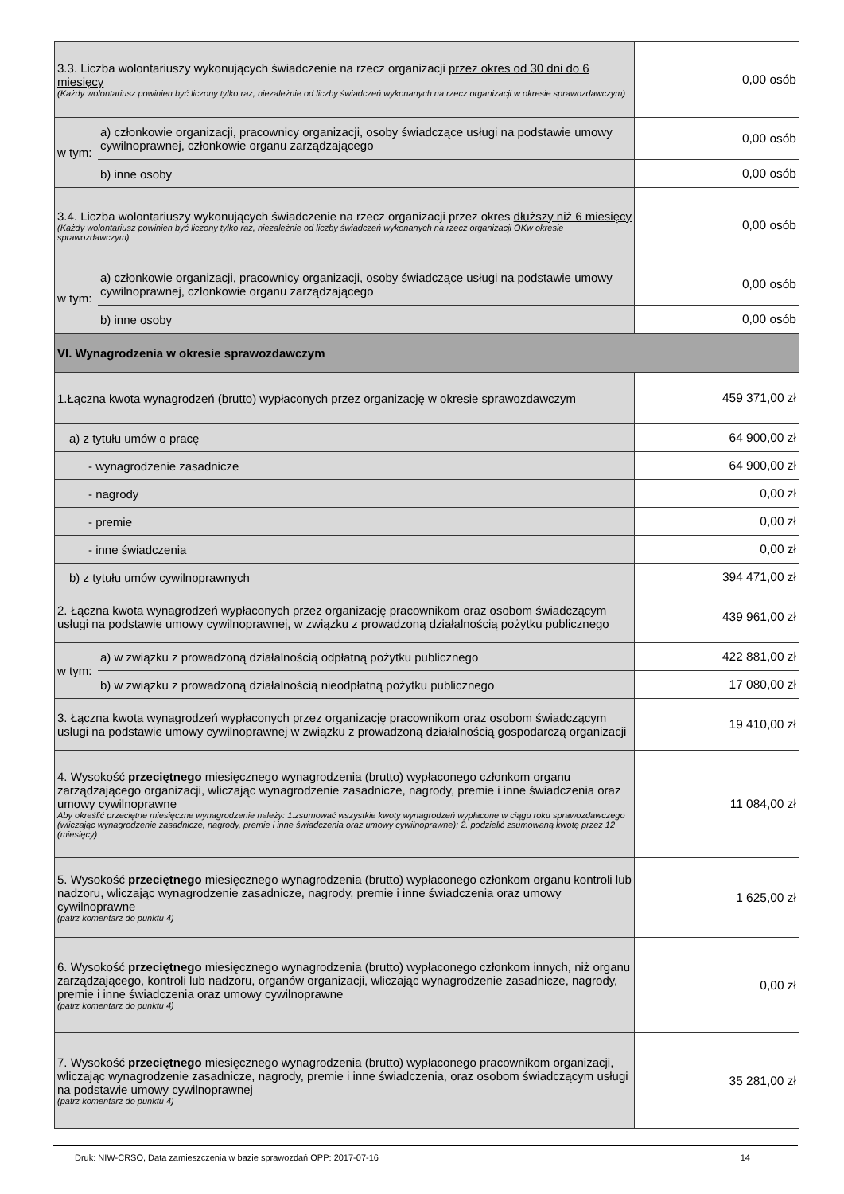| 3.3. Liczba wolontariuszy wykonujących świadczenie na rzecz organizacji przez okres od 30 dni do 6 miesięcy (Każdy wolontariusz powinien być liczony tylko raz, niezależnie od liczby świadczeń wykonanych na rzecz organizacji w okresie sprawozdawczym) | | 0,00 osób |
| w tym: | a) członkowie organizacji, pracownicy organizacji, osoby świadczące usługi na podstawie umowy cywilnoprawnej, członkowie organu zarządzającego | 0,00 osób |
| | b) inne osoby | 0,00 osób |
| 3.4. Liczba wolontariuszy wykonujących świadczenie na rzecz organizacji przez okres dłuższy niż 6 miesięcy (Każdy wolontariusz powinien być liczony tylko raz, niezależnie od liczby świadczeń wykonanych na rzecz organizacji OKw okresie sprawozdawczym) | | 0,00 osób |
| w tym: | a) członkowie organizacji, pracownicy organizacji, osoby świadczące usługi na podstawie umowy cywilnoprawnej, członkowie organu zarządzającego | 0,00 osób |
| | b) inne osoby | 0,00 osób |
| VI. Wynagrodzenia w okresie sprawozdawczym | | |
| 1.Łączna kwota wynagrodzeń (brutto) wypłaconych przez organizację w okresie sprawozdawczym | | 459 371,00 zł |
| a) z tytułu umów o pracę | | 64 900,00 zł |
| - wynagrodzenie zasadnicze | | 64 900,00 zł |
| - nagrody | | 0,00 zł |
| - premie | | 0,00 zł |
| - inne świadczenia | | 0,00 zł |
| b) z tytułu umów cywilnoprawnych | | 394 471,00 zł |
| 2. Łączna kwota wynagrodzeń wypłaconych przez organizację pracownikom oraz osobom świadczącym usługi na podstawie umowy cywilnoprawnej, w związku z prowadzoną działalnością pożytku publicznego | | 439 961,00 zł |
| w tym: | a) w związku z prowadzoną działalnością odpłatną pożytku publicznego | 422 881,00 zł |
| | b) w związku z prowadzoną działalnością nieodpłatną pożytku publicznego | 17 080,00 zł |
| 3. Łączna kwota wynagrodzeń wypłaconych przez organizację pracownikom oraz osobom świadczącym usługi na podstawie umowy cywilnoprawnej w związku z prowadzoną działalnością gospodarczą organizacji | | 19 410,00 zł |
| 4. Wysokość przeciętnego miesięcznego wynagrodzenia (brutto) wypłaconego członkom organu zarządzającego organizacji, wliczając wynagrodzenie zasadnicze, nagrody, premie i inne świadczenia oraz umowy cywilnoprawne Aby określić przeciętne miesięczne wynagrodzenie należy: 1.zsumować wszystkie kwoty wynagrodzeń wypłacone w ciągu roku sprawozdawczego (wliczając wynagrodzenie zasadnicze, nagrody, premie i inne świadczenia oraz umowy cywilnoprawne); 2. podzielić zsumowaną kwotę przez 12 (miesięcy) | | 11 084,00 zł |
| 5. Wysokość przeciętnego miesięcznego wynagrodzenia (brutto) wypłaconego członkom organu kontroli lub nadzoru, wliczając wynagrodzenie zasadnicze, nagrody, premie i inne świadczenia oraz umowy cywilnoprawne (patrz komentarz do punktu 4) | | 1 625,00 zł |
| 6. Wysokość przeciętnego miesięcznego wynagrodzenia (brutto) wypłaconego członkom innych, niż organu zarządzającego, kontroli lub nadzoru, organów organizacji, wliczając wynagrodzenie zasadnicze, nagrody, premie i inne świadczenia oraz umowy cywilnoprawne (patrz komentarz do punktu 4) | | 0,00 zł |
| 7. Wysokość przeciętnego miesięcznego wynagrodzenia (brutto) wypłaconego pracownikom organizacji, wliczając wynagrodzenie zasadnicze, nagrody, premie i inne świadczenia, oraz osobom świadczącym usługi na podstawie umowy cywilnoprawnej (patrz komentarz do punktu 4) | | 35 281,00 zł |
Druk: NIW-CRSO, Data zamieszczenia w bazie sprawozdań OPP: 2017-07-16 14